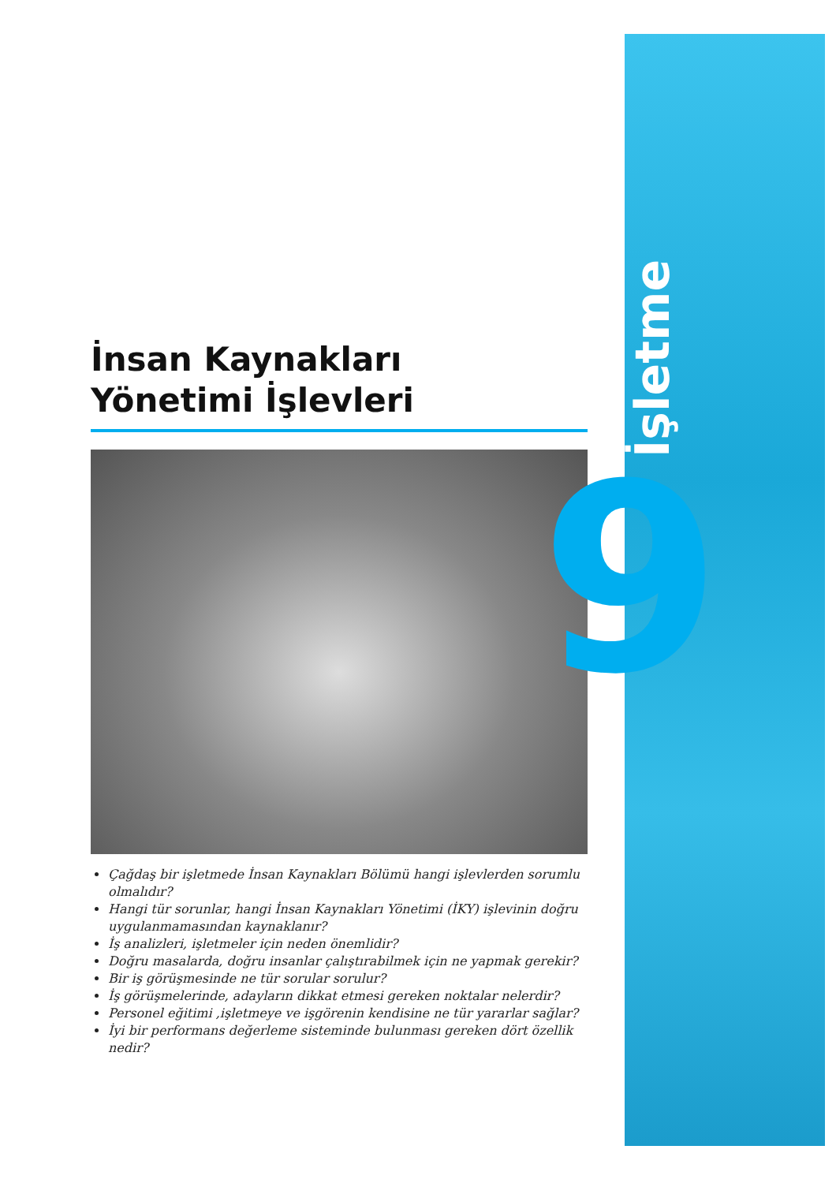İşletme
9
İnsan Kaynakları
Yönetimi İşlevleri
Çağdaş bir işletmede İnsan Kaynakları Bölümü hangi işlevlerden sorumlu olmalıdır?
Hangi tür sorunlar, hangi İnsan Kaynakları Yönetimi (İKY) işlevinin doğru uygulanmamasından kaynaklanır?
İş analizleri, işletmeler için neden önemlidir?
Doğru masalarda, doğru insanlar çalıştırabilmek için ne yapmak gerekir?
Bir iş görüşmesinde ne tür sorular sorulur?
İş görüşmelerinde, adayların dikkat etmesi gereken noktalar nelerdir?
Personel eğitimi ,işletmeye ve işgörenin kendisine ne tür yararlar sağlar?
İyi bir performans değerleme sisteminde bulunması gereken dört özellik nedir?